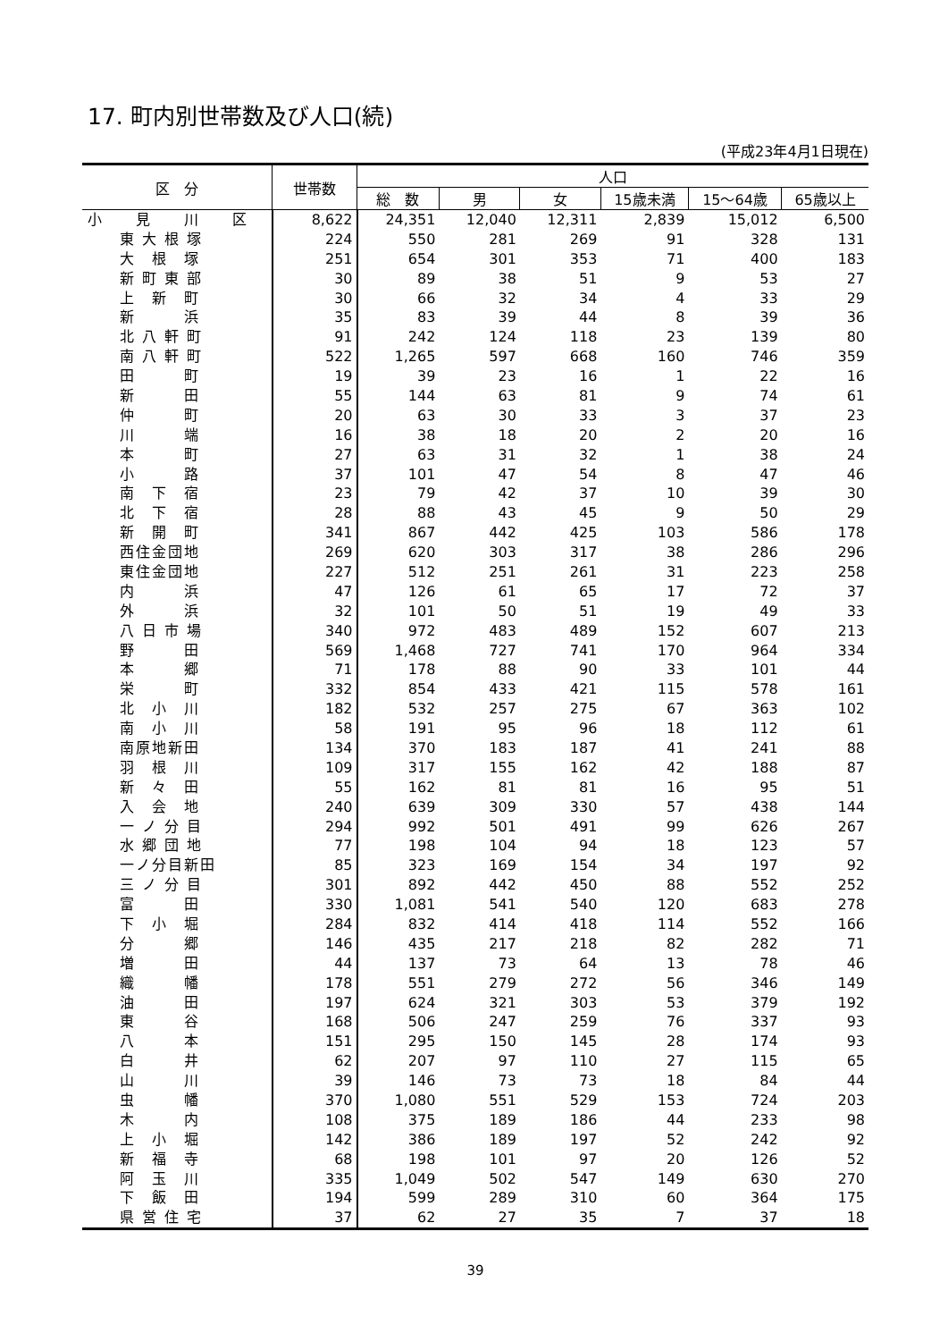17. 町内別世帯数及び人口(続)
(平成23年4月1日現在)
| 区 分 | 世帯数 | 人口 | | | | | |
| --- | --- | --- | --- | --- | --- | --- | --- |
| | | 総 数 | 男 | 女 | 15歳未満 | 15～64歳 | 65歳以上 |
| 小 見 川 区 | 8,622 | 24,351 | 12,040 | 12,311 | 2,839 | 15,012 | 6,500 |
| 東 大 根 塚 | 224 | 550 | 281 | 269 | 91 | 328 | 131 |
| 大 根 塚 | 251 | 654 | 301 | 353 | 71 | 400 | 183 |
| 新 町 東 部 | 30 | 89 | 38 | 51 | 9 | 53 | 27 |
| 上 新 町 | 30 | 66 | 32 | 34 | 4 | 33 | 29 |
| 新 浜 | 35 | 83 | 39 | 44 | 8 | 39 | 36 |
| 北 八 軒 町 | 91 | 242 | 124 | 118 | 23 | 139 | 80 |
| 南 八 軒 町 | 522 | 1,265 | 597 | 668 | 160 | 746 | 359 |
| 田 町 | 19 | 39 | 23 | 16 | 1 | 22 | 16 |
| 新 田 | 55 | 144 | 63 | 81 | 9 | 74 | 61 |
| 仲 町 | 20 | 63 | 30 | 33 | 3 | 37 | 23 |
| 川 端 | 16 | 38 | 18 | 20 | 2 | 20 | 16 |
| 本 町 | 27 | 63 | 31 | 32 | 1 | 38 | 24 |
| 小 路 | 37 | 101 | 47 | 54 | 8 | 47 | 46 |
| 南 下 宿 | 23 | 79 | 42 | 37 | 10 | 39 | 30 |
| 北 下 宿 | 28 | 88 | 43 | 45 | 9 | 50 | 29 |
| 新 開 町 | 341 | 867 | 442 | 425 | 103 | 586 | 178 |
| 西住金団地 | 269 | 620 | 303 | 317 | 38 | 286 | 296 |
| 東住金団地 | 227 | 512 | 251 | 261 | 31 | 223 | 258 |
| 内 浜 | 47 | 126 | 61 | 65 | 17 | 72 | 37 |
| 外 浜 | 32 | 101 | 50 | 51 | 19 | 49 | 33 |
| 八 日 市 場 | 340 | 972 | 483 | 489 | 152 | 607 | 213 |
| 野 田 | 569 | 1,468 | 727 | 741 | 170 | 964 | 334 |
| 本 郷 | 71 | 178 | 88 | 90 | 33 | 101 | 44 |
| 栄 町 | 332 | 854 | 433 | 421 | 115 | 578 | 161 |
| 北 小 川 | 182 | 532 | 257 | 275 | 67 | 363 | 102 |
| 南 小 川 | 58 | 191 | 95 | 96 | 18 | 112 | 61 |
| 南原地新田 | 134 | 370 | 183 | 187 | 41 | 241 | 88 |
| 羽 根 川 | 109 | 317 | 155 | 162 | 42 | 188 | 87 |
| 新 々 田 | 55 | 162 | 81 | 81 | 16 | 95 | 51 |
| 入 会 地 | 240 | 639 | 309 | 330 | 57 | 438 | 144 |
| 一 ノ 分 目 | 294 | 992 | 501 | 491 | 99 | 626 | 267 |
| 水 郷 団 地 | 77 | 198 | 104 | 94 | 18 | 123 | 57 |
| 一ノ分目新田 | 85 | 323 | 169 | 154 | 34 | 197 | 92 |
| 三 ノ 分 目 | 301 | 892 | 442 | 450 | 88 | 552 | 252 |
| 富 田 | 330 | 1,081 | 541 | 540 | 120 | 683 | 278 |
| 下 小 堀 | 284 | 832 | 414 | 418 | 114 | 552 | 166 |
| 分 郷 | 146 | 435 | 217 | 218 | 82 | 282 | 71 |
| 増 田 | 44 | 137 | 73 | 64 | 13 | 78 | 46 |
| 織 幡 | 178 | 551 | 279 | 272 | 56 | 346 | 149 |
| 油 田 | 197 | 624 | 321 | 303 | 53 | 379 | 192 |
| 東 谷 | 168 | 506 | 247 | 259 | 76 | 337 | 93 |
| 八 本 | 151 | 295 | 150 | 145 | 28 | 174 | 93 |
| 白 井 | 62 | 207 | 97 | 110 | 27 | 115 | 65 |
| 山 川 | 39 | 146 | 73 | 73 | 18 | 84 | 44 |
| 虫 幡 | 370 | 1,080 | 551 | 529 | 153 | 724 | 203 |
| 木 内 | 108 | 375 | 189 | 186 | 44 | 233 | 98 |
| 上 小 堀 | 142 | 386 | 189 | 197 | 52 | 242 | 92 |
| 新 福 寺 | 68 | 198 | 101 | 97 | 20 | 126 | 52 |
| 阿 玉 川 | 335 | 1,049 | 502 | 547 | 149 | 630 | 270 |
| 下 飯 田 | 194 | 599 | 289 | 310 | 60 | 364 | 175 |
| 県 営 住 宅 | 37 | 62 | 27 | 35 | 7 | 37 | 18 |
39